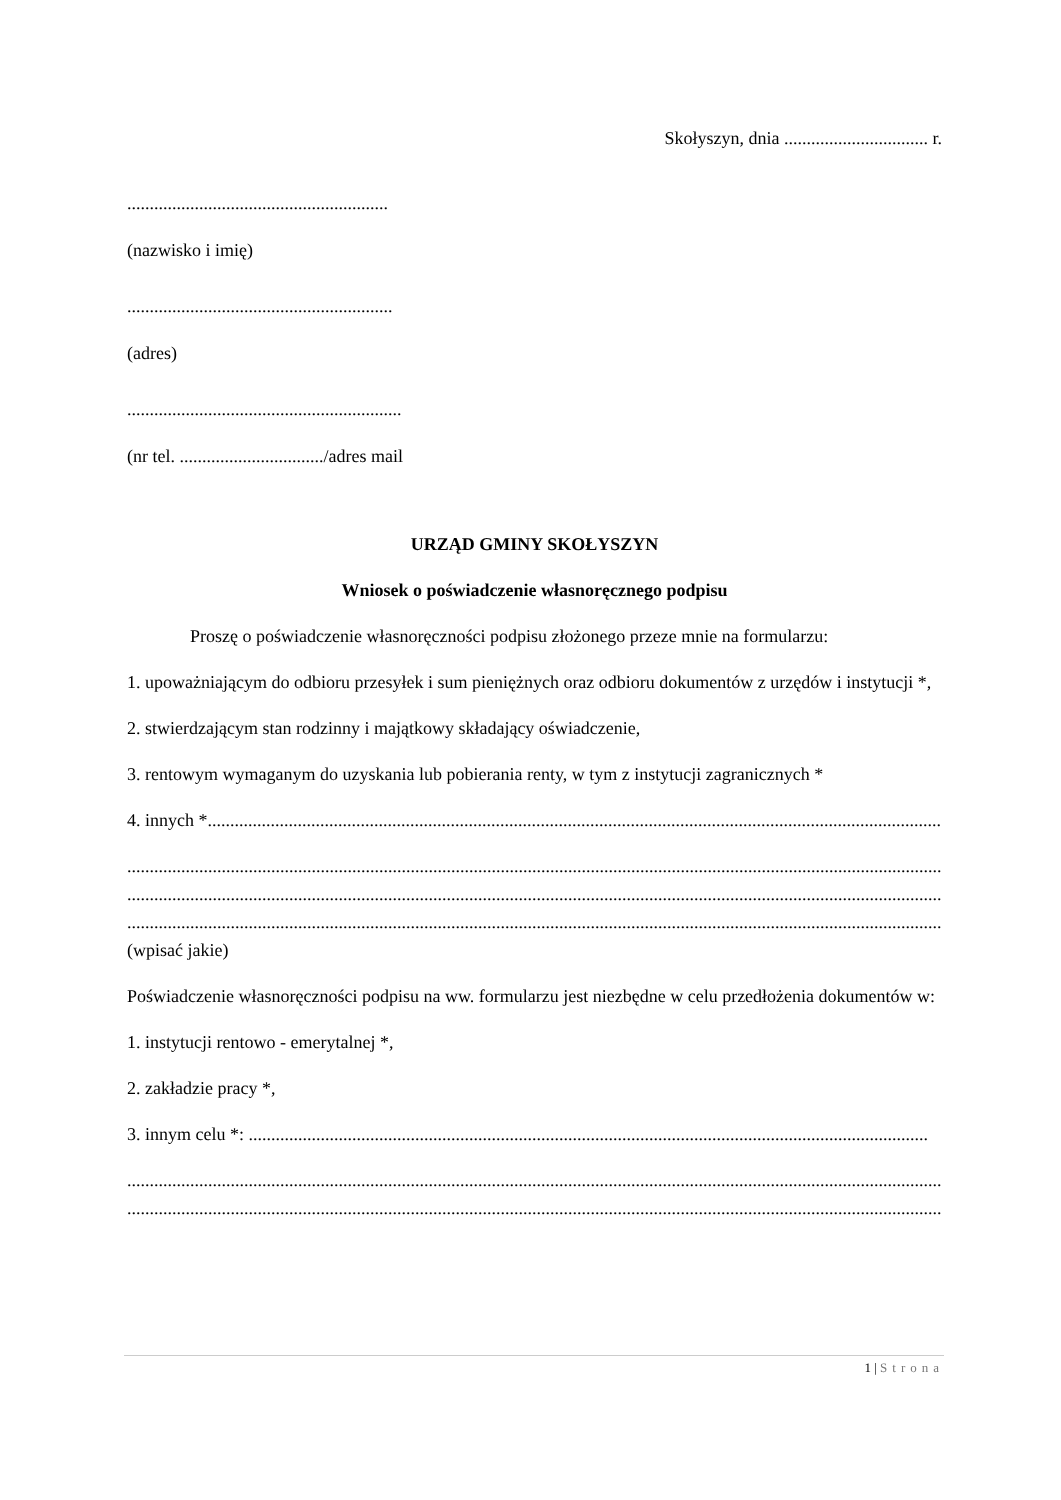Skołyszyn, dnia ................................ r.
..........................................................
(nazwisko i imię)
...........................................................
(adres)
.............................................................
(nr tel. ................................/adres mail
URZĄD GMINY SKOŁYSZYN
Wniosek o poświadczenie własnoręcznego podpisu
Proszę o poświadczenie własnoręczności podpisu złożonego przeze mnie na formularzu:
1. upoważniającym do odbioru przesyłek i sum pieniężnych oraz odbioru dokumentów z urzędów i instytucji *,
2. stwierdzającym stan rodzinny i majątkowy składający oświadczenie,
3. rentowym wymaganym do uzyskania lub pobierania renty, w tym z instytucji zagranicznych *
4. innych *.......................................................................................................................................................................
.............................................................................................................................................................................................
.............................................................................................................................................................................................
.............................................................................................................................................................................................
(wpisać jakie)
Poświadczenie własnoręczności podpisu na ww. formularzu jest niezbędne w celu przedłożenia dokumentów w:
1. instytucji rentowo - emerytalnej *,
2. zakładzie pracy *,
3. innym celu *: .......................................................................................................................................................
.............................................................................................................................................................................................
.............................................................................................................................................................................................
1 | Strona